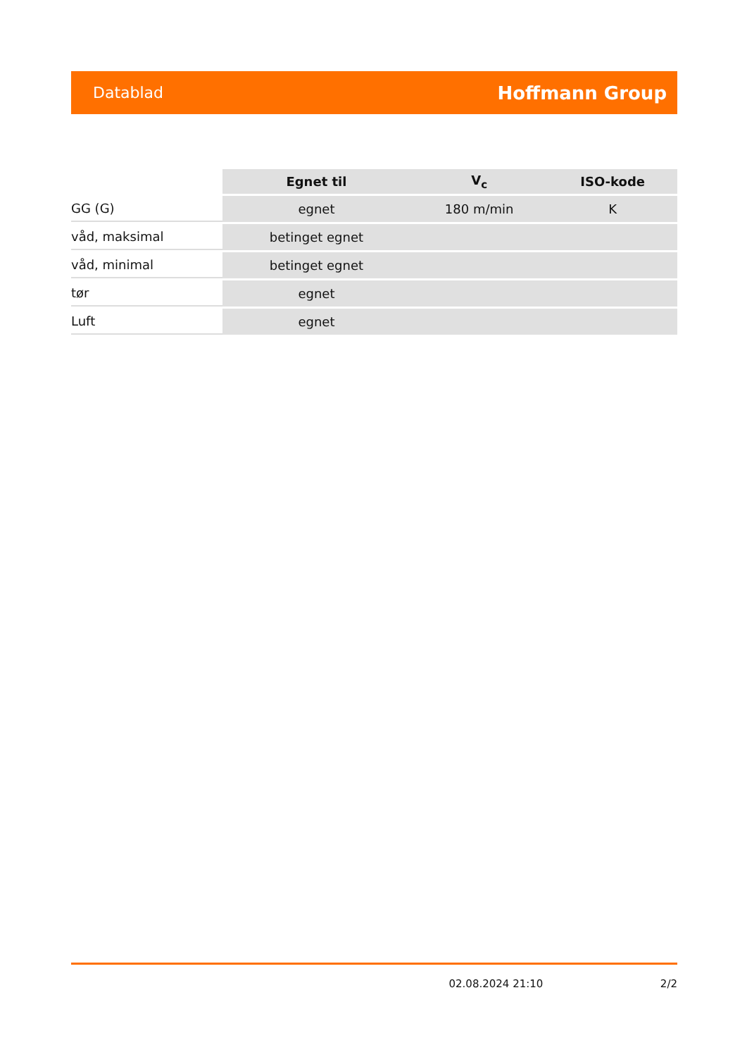Datablad Hoffmann Group
| | Egnet til | V<sub>c</sub> | ISO-kode |
| --- | --- | --- | --- |
| GG (G) | egnet | 180 m/min | K |
| våd, maksimal | betinget egnet | | |
| våd, minimal | betinget egnet | | |
| tør | egnet | | |
| Luft | egnet | | |
02.08.2024 21:10 2/2